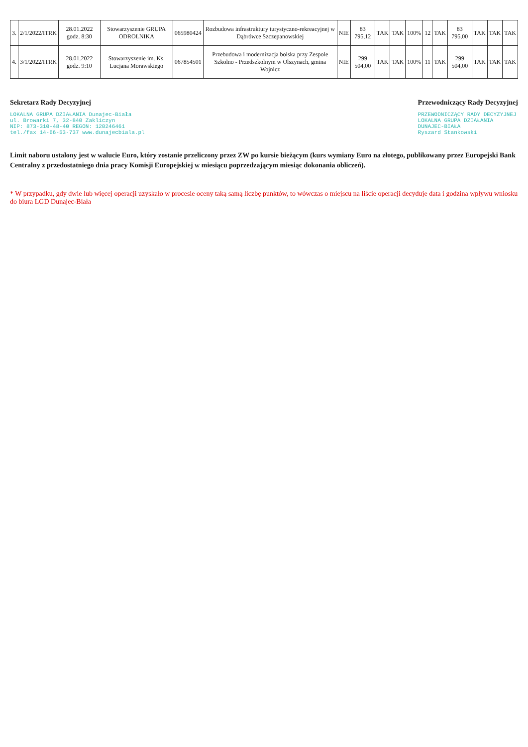| 3. | 2/1/2022/ITRK | 28.01.2022 godz. 8:30 | Stowarzyszenie GRUPA ODROLNIKA | 065980424 | Rozbudowa infrastruktury turystyczno-rekreacyjnej w Dąbrówce Szczepanowskiej | NIE | 83 795,12 | TAK | TAK | 100% | 12 | TAK | 83 795,00 | TAK | TAK | TAK |
| 4. | 3/1/2022/ITRK | 28.01.2022 godz. 9:10 | Stowarzyszenie im. Ks. Lucjana Morawskiego | 067854501 | Przebudowa i modernizacja boiska przy Zespole Szkolno - Przedszkolnym w Olszynach, gmina Wojnicz | NIE | 299 504,00 | TAK | TAK | 100% | 11 | TAK | 299 504,00 | TAK | TAK | TAK |
Sekretarz Rady Decyzyjnej
LOKALNA GRUPA DZIAŁANIA Dunajec-Biała
ul. Browarki 7, 32-840 Zakliczyn
NIP: 873-310-48-40 REGON: 120246461
tel./fax 14-66-53-737 www.dunajecbiala.pl
Przewodniczący Rady Decyzyjnej
PRZEWODNICZĄCY RADY DECYZYJNEJ
LOKALNA GRUPA DZIAŁANIA
DUNAJEC-BIAŁA
Ryszard Stankowski
Limit naboru ustalony jest w walucie Euro, który zostanie przeliczony przez ZW po kursie bieżącym (kurs wymiany Euro na złotego, publikowany przez Europejski Bank Centralny z przedostatniego dnia pracy Komisji Europejskiej w miesiącu poprzedzającym miesiąc dokonania obliczeń).
* W przypadku, gdy dwie lub więcej operacji uzyskało w procesie oceny taką samą liczbę punktów, to wówczas o miejscu na liście operacji decyduje data i godzina wpływu wniosku do biura LGD Dunajec-Biała